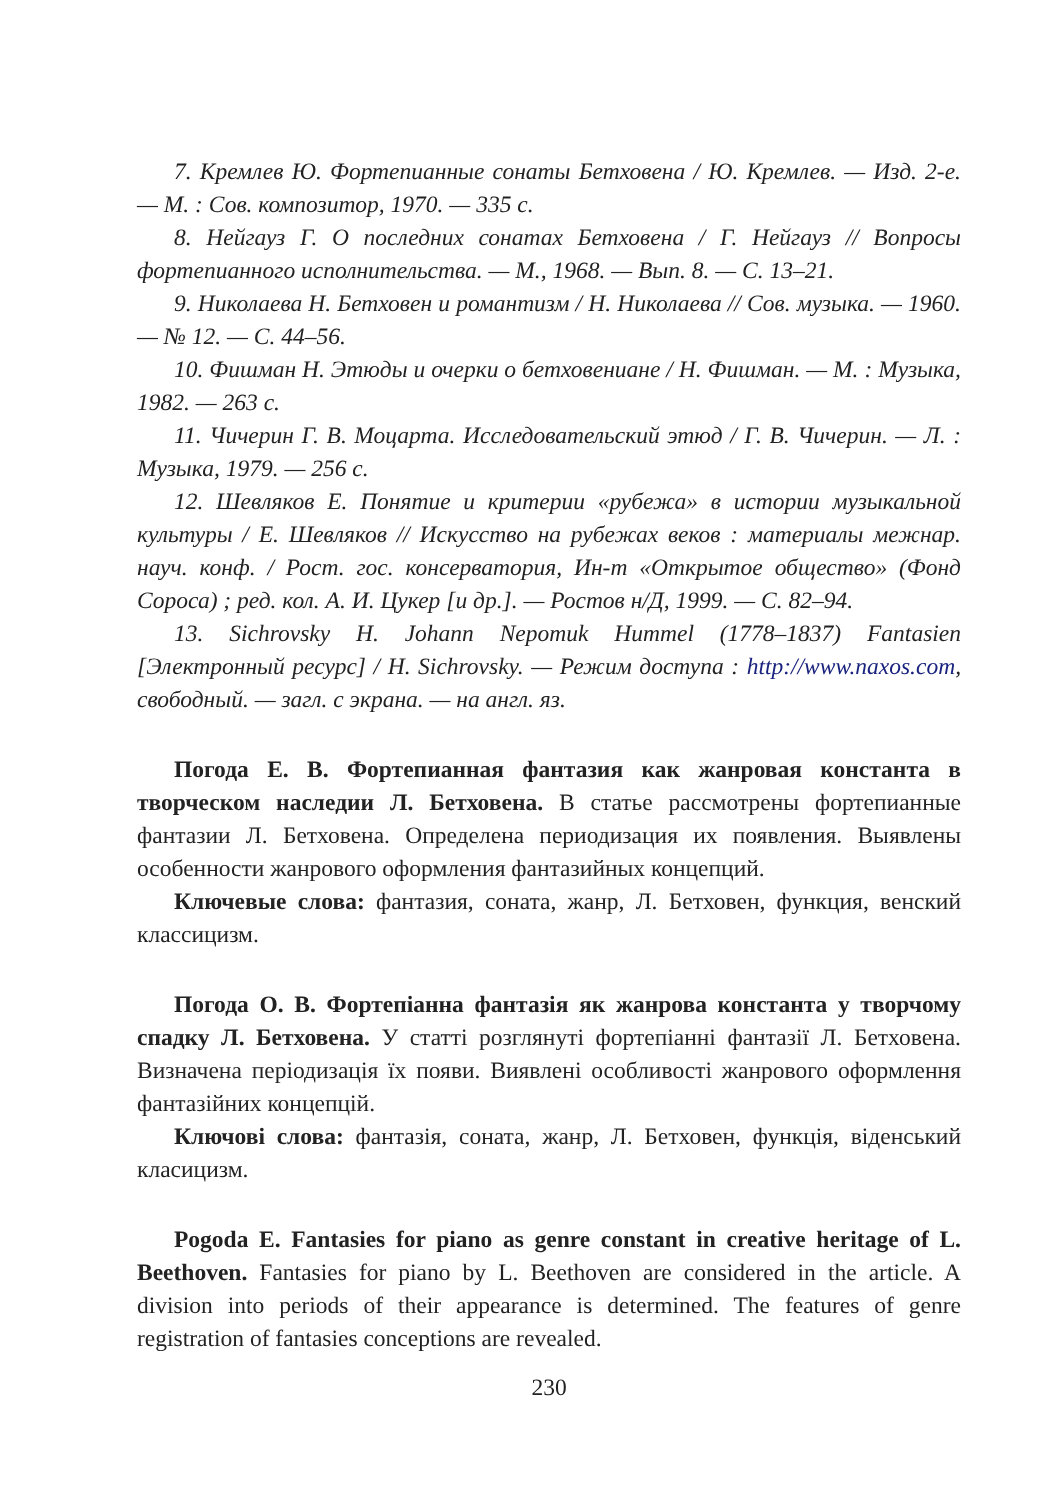7. Кремлев Ю. Фортепианные сонаты Бетховена / Ю. Кремлев. — Изд. 2-е. — М. : Сов. композитор, 1970. — 335 с.
8. Нейгауз Г. О последних сонатах Бетховена / Г. Нейгауз // Вопросы фортепианного исполнительства. — М., 1968. — Вып. 8. — С. 13–21.
9. Николаева Н. Бетховен и романтизм / Н. Николаева // Сов. музыка. — 1960. — № 12. — С. 44–56.
10. Фишман Н. Этюды и очерки о бетховениане / Н. Фишман. — М. : Музыка, 1982. — 263 с.
11. Чичерин Г. В. Моцарта. Исследовательский этюд / Г. В. Чичерин. — Л. : Музыка, 1979. — 256 с.
12. Шевляков Е. Понятие и критерии «рубежа» в истории музыкальной культуры / Е. Шевляков // Искусство на рубежах веков : материалы межнар. науч. конф. / Рост. гос. консерватория, Ин-т «Открытое общество» (Фонд Сороса) ; ред. кол. А. И. Цукер [и др.]. — Ростов н/Д, 1999. — С. 82–94.
13. Sichrovsky H. Johann Nepomuk Hummel (1778–1837) Fantasien [Электронный ресурс] / H. Sichrovsky. — Режим доступа : http://www.naxos.com, свободный. — загл. с экрана. — на англ. яз.
Погода Е. В. Фортепианная фантазия как жанровая константа в творческом наследии Л. Бетховена. В статье рассмотрены фортепианные фантазии Л. Бетховена. Определена периодизация их появления. Выявлены особенности жанрового оформления фантазийных концепций.
Ключевые слова: фантазия, соната, жанр, Л. Бетховен, функция, венский классицизм.
Погода О. В. Фортепіанна фантазія як жанрова константа у творчому спадку Л. Бетховена. У статті розглянуті фортепіанні фантазії Л. Бетховена. Визначена періодизація їх появи. Виявлені особливості жанрового оформлення фантазійних концепцій.
Ключові слова: фантазія, соната, жанр, Л. Бетховен, функція, віденський класицизм.
Pogoda E. Fantasies for piano as genre constant in creative heritage of L. Beethoven. Fantasies for piano by L. Beethoven are considered in the article. A division into periods of their appearance is determined. The features of genre registration of fantasies conceptions are revealed.
230